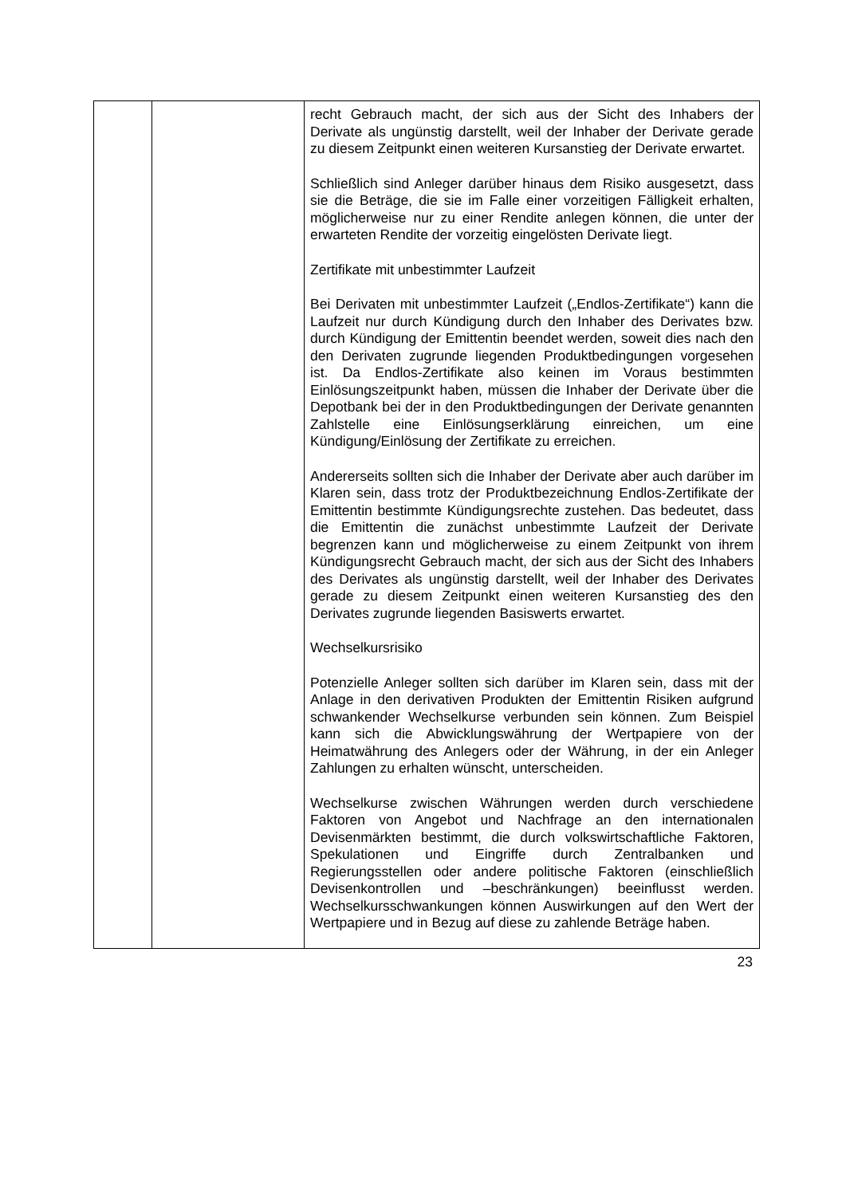| | | recht Gebrauch macht, der sich aus der Sicht des Inhabers der Derivate als ungünstig darstellt, weil der Inhaber der Derivate gerade zu diesem Zeitpunkt einen weiteren Kursanstieg der Derivate erwartet. Schließlich sind Anleger darüber hinaus dem Risiko ausgesetzt, dass sie die Beträge, die sie im Falle einer vorzeitigen Fälligkeit erhalten, möglicherweise nur zu einer Rendite anlegen können, die unter der erwarteten Rendite der vorzeitig eingelösten Derivate liegt. Zertifikate mit unbestimmter Laufzeit Bei Derivaten mit unbestimmter Laufzeit („Endlos-Zertifikate“) kann die Laufzeit nur durch Kündigung durch den Inhaber des Derivates bzw. durch Kündigung der Emittentin beendet werden, soweit dies nach den den Derivaten zugrunde liegenden Produktbedingungen vorgesehen ist. Da Endlos-Zertifikate also keinen im Voraus bestimmten Einlösungszeitpunkt haben, müssen die Inhaber der Derivate über die Depotbank bei der in den Produktbedingungen der Derivate genannten Zahlstelle eine Einlösungserklärung einreichen, um eine Kündigung/Einlösung der Zertifikate zu erreichen. Andererseits sollten sich die Inhaber der Derivate aber auch darüber im Klaren sein, dass trotz der Produktbezeichnung Endlos-Zertifikate der Emittentin bestimmte Kündigungsrechte zustehen. Das bedeutet, dass die Emittentin die zunächst unbestimmte Laufzeit der Derivate begrenzen kann und möglicherweise zu einem Zeitpunkt von ihrem Kündigungsrecht Gebrauch macht, der sich aus der Sicht des Inhabers des Derivates als ungünstig darstellt, weil der Inhaber des Derivates gerade zu diesem Zeitpunkt einen weiteren Kursanstieg des den Derivates zugrunde liegenden Basiswerts erwartet. Wechselkursrisiko Potenzielle Anleger sollten sich darüber im Klaren sein, dass mit der Anlage in den derivativen Produkten der Emittentin Risiken aufgrund schwankender Wechselkurse verbunden sein können. Zum Beispiel kann sich die Abwicklungswährung der Wertpapiere von der Heimatwährung des Anlegers oder der Währung, in der ein Anleger Zahlungen zu erhalten wünscht, unterscheiden. Wechselkurse zwischen Währungen werden durch verschiedene Faktoren von Angebot und Nachfrage an den internationalen Devisenmärkten bestimmt, die durch volkswirtschaftliche Faktoren, Spekulationen und Eingriffe durch Zentralbanken und Regierungsstellen oder andere politische Faktoren (einschließlich Devisenkontrollen und –beschränkungen) beeinflusst werden. Wechselkursschwankungen können Auswirkungen auf den Wert der Wertpapiere und in Bezug auf diese zu zahlende Beträge haben. |
23